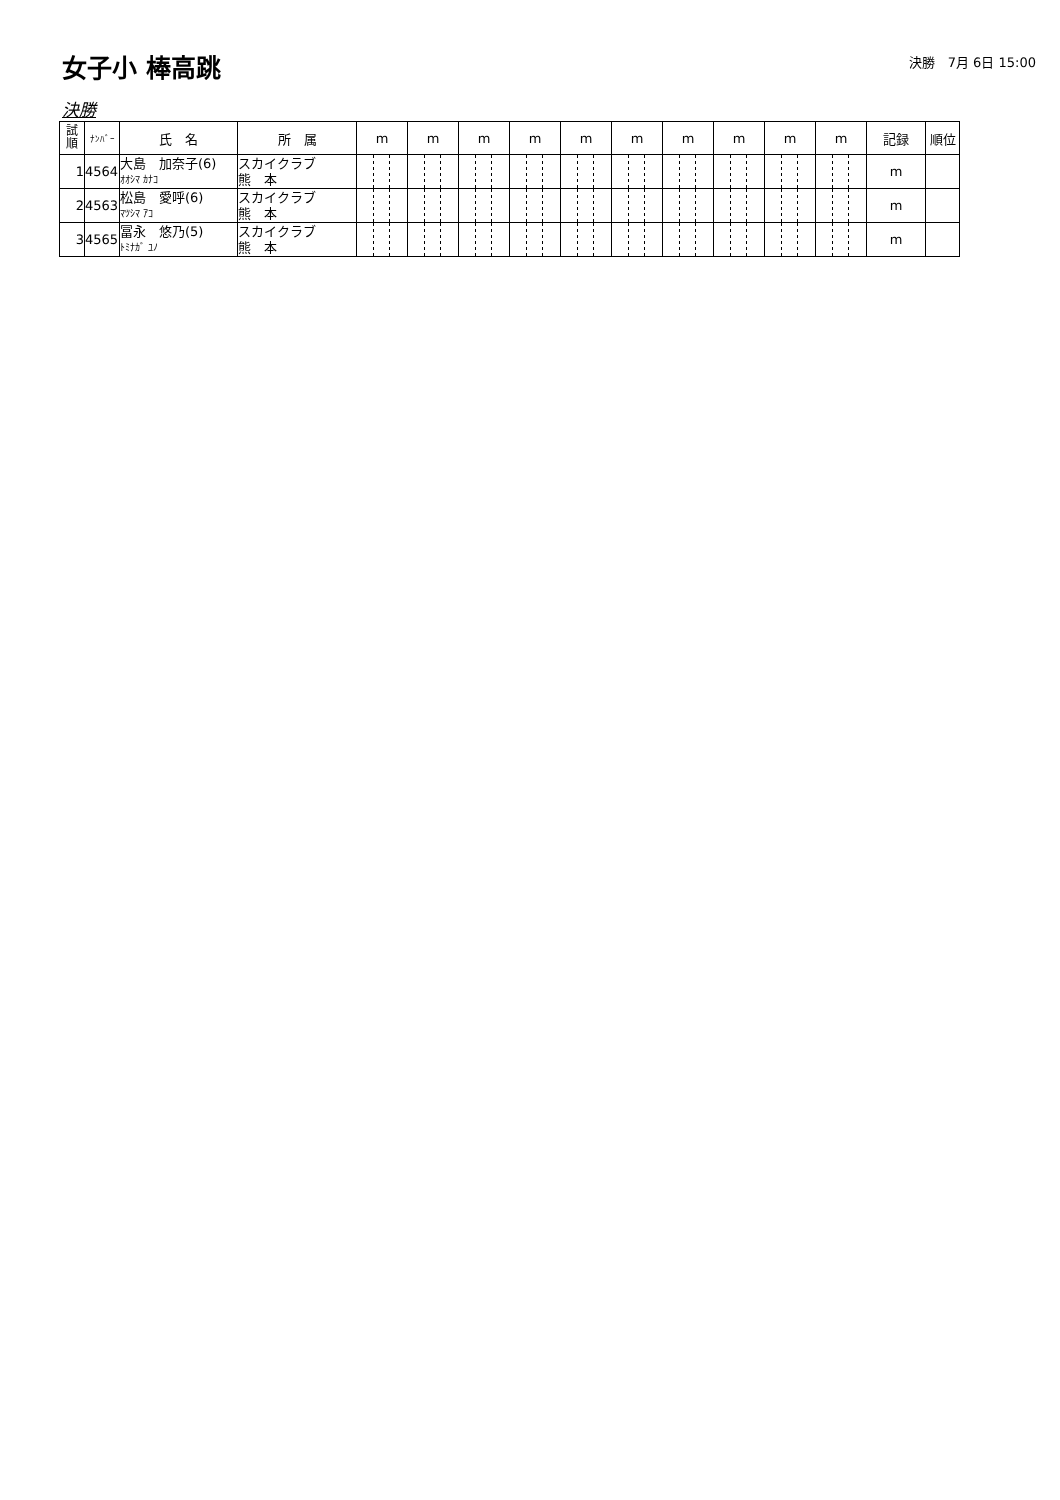女子小 棒高跳
決勝　7月 6日 15:00
決勝
| 試 順 | ﾅﾝﾊﾞｰ | 氏 名 | 所 属 | m | m | m | m | m | m | m | m | m | m | 記録 | 順位 |
| --- | --- | --- | --- | --- | --- | --- | --- | --- | --- | --- | --- | --- | --- | --- | --- |
| 1 | 4564 | 大島 加奈子(6) ｵｵｼﾏ ｶﾅｺ | スカイクラブ 熊 本 | | | | | | | | | | | m | |
| 2 | 4563 | 松島 愛呼(6) ﾏﾂｼﾏ ｱｺ | スカイクラブ 熊 本 | | | | | | | | | | | m | |
| 3 | 4565 | 冨永 悠乃(5) ﾄﾐﾅｶﾞ ﾕﾉ | スカイクラブ 熊 本 | | | | | | | | | | | m | |